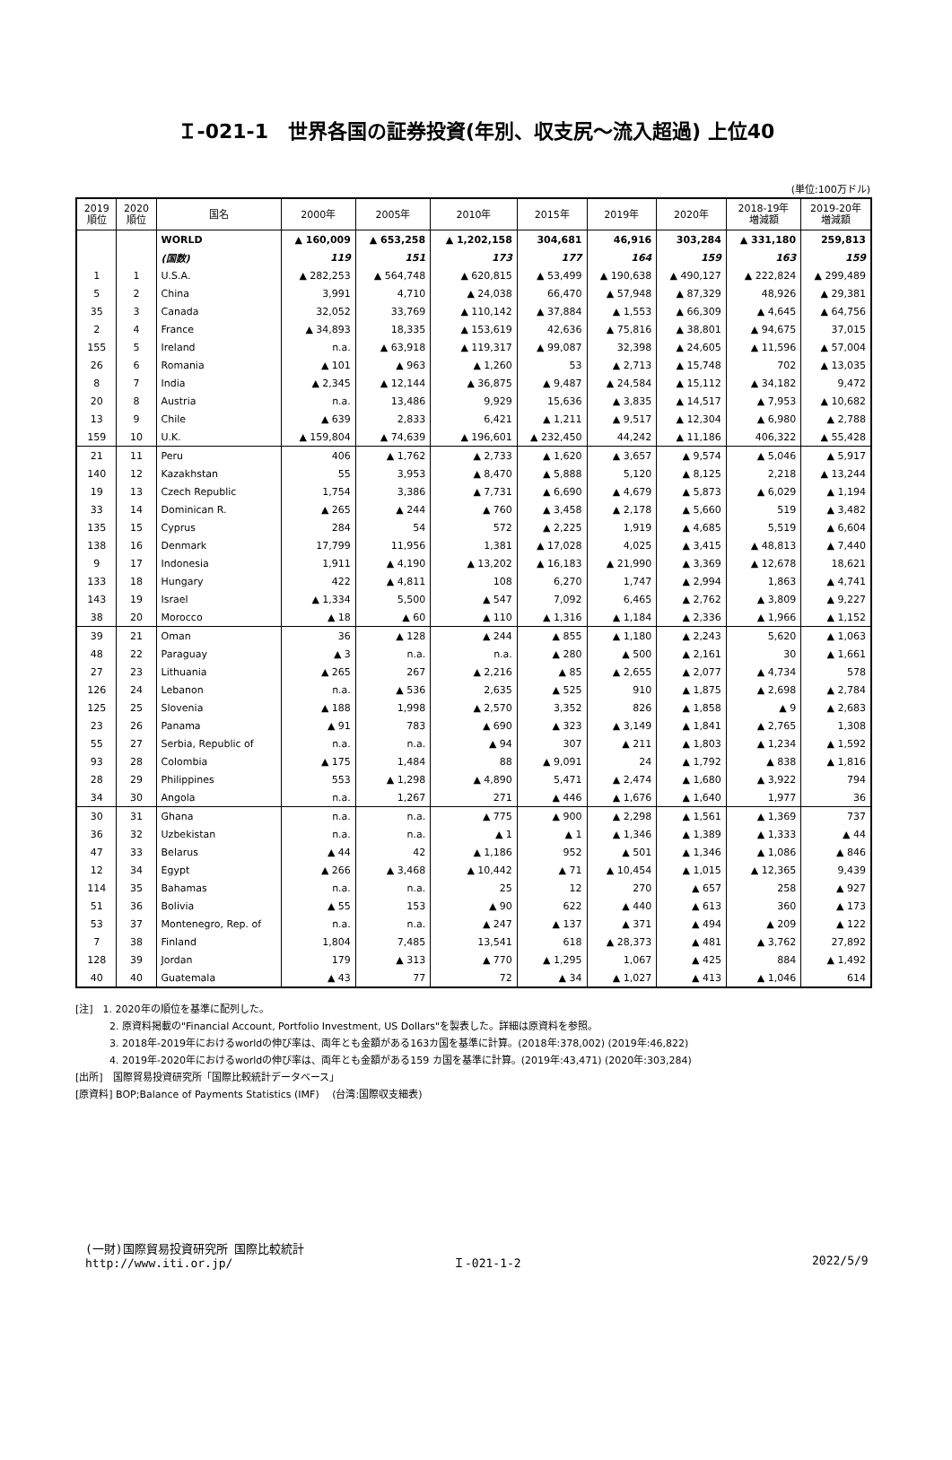Ｉ-021-1　世界各国の証券投資(年別、収支尻～流入超過) 上位40
(単位:100万ドル)
| 2019 順位 | 2020 順位 | 国名 | 2000年 | 2005年 | 2010年 | 2015年 | 2019年 | 2020年 | 2018-19年 増減額 | 2019-20年 増減額 |
| --- | --- | --- | --- | --- | --- | --- | --- | --- | --- | --- |
| | | WORLD | ▲ 160,009 | ▲ 653,258 | ▲ 1,202,158 | 304,681 | 46,916 | 303,284 | ▲ 331,180 | 259,813 |
| | | (国数) | 119 | 151 | 173 | 177 | 164 | 159 | 163 | 159 |
| 1 | 1 | U.S.A. | ▲ 282,253 | ▲ 564,748 | ▲ 620,815 | ▲ 53,499 | ▲ 190,638 | ▲ 490,127 | ▲ 222,824 | ▲ 299,489 |
| 5 | 2 | China | 3,991 | 4,710 | ▲ 24,038 | 66,470 | ▲ 57,948 | ▲ 87,329 | 48,926 | ▲ 29,381 |
| 35 | 3 | Canada | 32,052 | 33,769 | ▲ 110,142 | ▲ 37,884 | ▲ 1,553 | ▲ 66,309 | ▲ 4,645 | ▲ 64,756 |
| 2 | 4 | France | ▲ 34,893 | 18,335 | ▲ 153,619 | 42,636 | ▲ 75,816 | ▲ 38,801 | ▲ 94,675 | 37,015 |
| 155 | 5 | Ireland | n.a. | ▲ 63,918 | ▲ 119,317 | ▲ 99,087 | 32,398 | ▲ 24,605 | ▲ 11,596 | ▲ 57,004 |
| 26 | 6 | Romania | ▲ 101 | ▲ 963 | ▲ 1,260 | 53 | ▲ 2,713 | ▲ 15,748 | 702 | ▲ 13,035 |
| 8 | 7 | India | ▲ 2,345 | ▲ 12,144 | ▲ 36,875 | ▲ 9,487 | ▲ 24,584 | ▲ 15,112 | ▲ 34,182 | 9,472 |
| 20 | 8 | Austria | n.a. | 13,486 | 9,929 | 15,636 | ▲ 3,835 | ▲ 14,517 | ▲ 7,953 | ▲ 10,682 |
| 13 | 9 | Chile | ▲ 639 | 2,833 | 6,421 | ▲ 1,211 | ▲ 9,517 | ▲ 12,304 | ▲ 6,980 | ▲ 2,788 |
| 159 | 10 | U.K. | ▲ 159,804 | ▲ 74,639 | ▲ 196,601 | ▲ 232,450 | 44,242 | ▲ 11,186 | 406,322 | ▲ 55,428 |
| 21 | 11 | Peru | 406 | ▲ 1,762 | ▲ 2,733 | ▲ 1,620 | ▲ 3,657 | ▲ 9,574 | ▲ 5,046 | ▲ 5,917 |
| 140 | 12 | Kazakhstan | 55 | 3,953 | ▲ 8,470 | ▲ 5,888 | 5,120 | ▲ 8,125 | 2,218 | ▲ 13,244 |
| 19 | 13 | Czech Republic | 1,754 | 3,386 | ▲ 7,731 | ▲ 6,690 | ▲ 4,679 | ▲ 5,873 | ▲ 6,029 | ▲ 1,194 |
| 33 | 14 | Dominican R. | ▲ 265 | ▲ 244 | ▲ 760 | ▲ 3,458 | ▲ 2,178 | ▲ 5,660 | 519 | ▲ 3,482 |
| 135 | 15 | Cyprus | 284 | 54 | 572 | ▲ 2,225 | 1,919 | ▲ 4,685 | 5,519 | ▲ 6,604 |
| 138 | 16 | Denmark | 17,799 | 11,956 | 1,381 | ▲ 17,028 | 4,025 | ▲ 3,415 | ▲ 48,813 | ▲ 7,440 |
| 9 | 17 | Indonesia | 1,911 | ▲ 4,190 | ▲ 13,202 | ▲ 16,183 | ▲ 21,990 | ▲ 3,369 | ▲ 12,678 | 18,621 |
| 133 | 18 | Hungary | 422 | ▲ 4,811 | 108 | 6,270 | 1,747 | ▲ 2,994 | 1,863 | ▲ 4,741 |
| 143 | 19 | Israel | ▲ 1,334 | 5,500 | ▲ 547 | 7,092 | 6,465 | ▲ 2,762 | ▲ 3,809 | ▲ 9,227 |
| 38 | 20 | Morocco | ▲ 18 | ▲ 60 | ▲ 110 | ▲ 1,316 | ▲ 1,184 | ▲ 2,336 | ▲ 1,966 | ▲ 1,152 |
| 39 | 21 | Oman | 36 | ▲ 128 | ▲ 244 | ▲ 855 | ▲ 1,180 | ▲ 2,243 | 5,620 | ▲ 1,063 |
| 48 | 22 | Paraguay | ▲ 3 | n.a. | n.a. | ▲ 280 | ▲ 500 | ▲ 2,161 | 30 | ▲ 1,661 |
| 27 | 23 | Lithuania | ▲ 265 | 267 | ▲ 2,216 | ▲ 85 | ▲ 2,655 | ▲ 2,077 | ▲ 4,734 | 578 |
| 126 | 24 | Lebanon | n.a. | ▲ 536 | 2,635 | ▲ 525 | 910 | ▲ 1,875 | ▲ 2,698 | ▲ 2,784 |
| 125 | 25 | Slovenia | ▲ 188 | 1,998 | ▲ 2,570 | 3,352 | 826 | ▲ 1,858 | ▲ 9 | ▲ 2,683 |
| 23 | 26 | Panama | ▲ 91 | 783 | ▲ 690 | ▲ 323 | ▲ 3,149 | ▲ 1,841 | ▲ 2,765 | 1,308 |
| 55 | 27 | Serbia, Republic of | n.a. | n.a. | ▲ 94 | 307 | ▲ 211 | ▲ 1,803 | ▲ 1,234 | ▲ 1,592 |
| 93 | 28 | Colombia | ▲ 175 | 1,484 | 88 | ▲ 9,091 | 24 | ▲ 1,792 | ▲ 838 | ▲ 1,816 |
| 28 | 29 | Philippines | 553 | ▲ 1,298 | ▲ 4,890 | 5,471 | ▲ 2,474 | ▲ 1,680 | ▲ 3,922 | 794 |
| 34 | 30 | Angola | n.a. | 1,267 | 271 | ▲ 446 | ▲ 1,676 | ▲ 1,640 | 1,977 | 36 |
| 30 | 31 | Ghana | n.a. | n.a. | ▲ 775 | ▲ 900 | ▲ 2,298 | ▲ 1,561 | ▲ 1,369 | 737 |
| 36 | 32 | Uzbekistan | n.a. | n.a. | ▲ 1 | ▲ 1 | ▲ 1,346 | ▲ 1,389 | ▲ 1,333 | ▲ 44 |
| 47 | 33 | Belarus | ▲ 44 | 42 | ▲ 1,186 | 952 | ▲ 501 | ▲ 1,346 | ▲ 1,086 | ▲ 846 |
| 12 | 34 | Egypt | ▲ 266 | ▲ 3,468 | ▲ 10,442 | ▲ 71 | ▲ 10,454 | ▲ 1,015 | ▲ 12,365 | 9,439 |
| 114 | 35 | Bahamas | n.a. | n.a. | 25 | 12 | 270 | ▲ 657 | 258 | ▲ 927 |
| 51 | 36 | Bolivia | ▲ 55 | 153 | ▲ 90 | 622 | ▲ 440 | ▲ 613 | 360 | ▲ 173 |
| 53 | 37 | Montenegro, Rep. of | n.a. | n.a. | ▲ 247 | ▲ 137 | ▲ 371 | ▲ 494 | ▲ 209 | ▲ 122 |
| 7 | 38 | Finland | 1,804 | 7,485 | 13,541 | 618 | ▲ 28,373 | ▲ 481 | ▲ 3,762 | 27,892 |
| 128 | 39 | Jordan | 179 | ▲ 313 | ▲ 770 | ▲ 1,295 | 1,067 | ▲ 425 | 884 | ▲ 1,492 |
| 40 | 40 | Guatemala | ▲ 43 | 77 | 72 | ▲ 34 | ▲ 1,027 | ▲ 413 | ▲ 1,046 | 614 |
[注]　1. 2020年の順位を基準に配列した。
2. 原資料掲載の"Financial Account, Portfolio Investment, US Dollars"を製表した。詳細は原資料を参照。
3. 2018年-2019年におけるworldの伸び率は、両年とも金額がある163カ国を基準に計算。(2018年:378,002) (2019年:46,822)
4. 2019年-2020年におけるworldの伸び率は、両年とも金額がある159 カ国を基準に計算。(2019年:43,471) (2020年:303,284)
[出所]　国際貿易投資研究所「国際比較統計データベース」
[原資料] BOP;Balance of Payments Statistics (IMF)　 (台湾:国際収支細表)
(一財)国際貿易投資研究所 国際比較統計
http://www.iti.or.jp/
Ｉ-021-1-2 2022/5/9